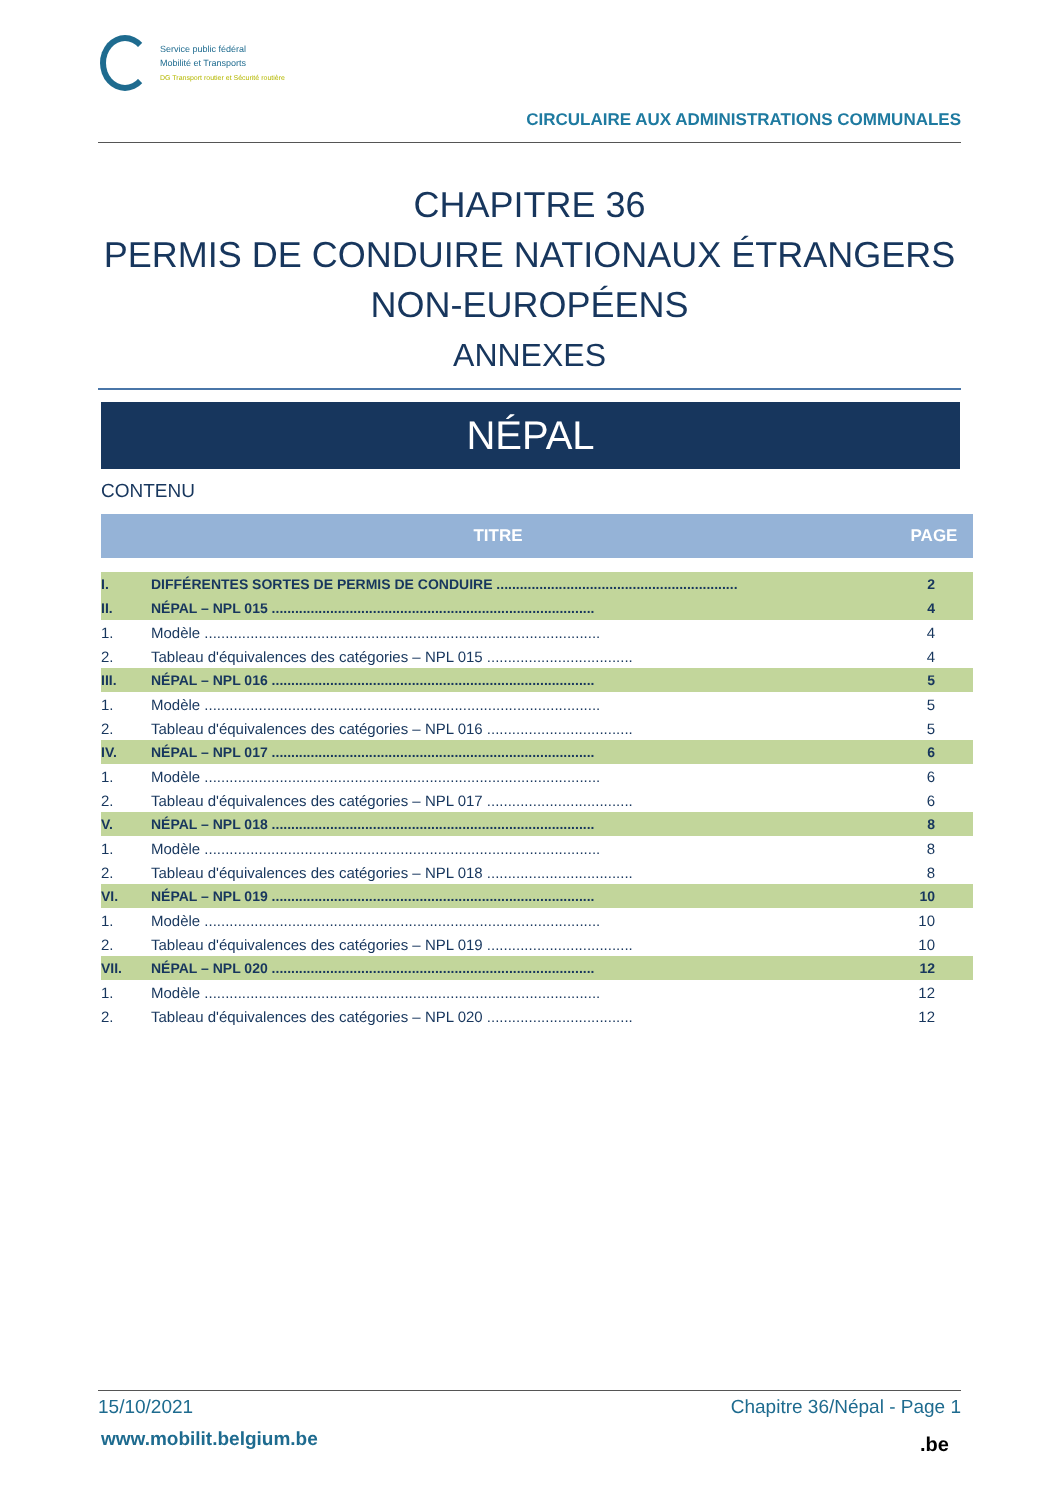Service public fédéral
Mobilité et Transports
DG Transport routier et Sécurité routière
CIRCULAIRE AUX ADMINISTRATIONS COMMUNALES
CHAPITRE 36
PERMIS DE CONDUIRE NATIONAUX ÉTRANGERS
NON-EUROPÉENS
ANNEXES
NÉPAL
CONTENU
| TITRE | | PAGE |
| --- | --- | --- |
| I. | DIFFÉRENTES SORTES DE PERMIS DE CONDUIRE .............................................................. | 2 |
| II. | NÉPAL – NPL 015 ................................................................................... | 4 |
| 1. | Modèle ............................................................................................... | 4 |
| 2. | Tableau d'équivalences des catégories – NPL 015 ................................... | 4 |
| III. | NÉPAL – NPL 016 ................................................................................... | 5 |
| 1. | Modèle ............................................................................................... | 5 |
| 2. | Tableau d'équivalences des catégories – NPL 016 ................................... | 5 |
| IV. | NÉPAL – NPL 017 ................................................................................... | 6 |
| 1. | Modèle ............................................................................................... | 6 |
| 2. | Tableau d'équivalences des catégories – NPL 017 ................................... | 6 |
| V. | NÉPAL – NPL 018 ................................................................................... | 8 |
| 1. | Modèle ............................................................................................... | 8 |
| 2. | Tableau d'équivalences des catégories – NPL 018 ................................... | 8 |
| VI. | NÉPAL – NPL 019 ................................................................................... | 10 |
| 1. | Modèle ............................................................................................... | 10 |
| 2. | Tableau d'équivalences des catégories – NPL 019 ................................... | 10 |
| VII. | NÉPAL – NPL 020 ................................................................................... | 12 |
| 1. | Modèle ............................................................................................... | 12 |
| 2. | Tableau d'équivalences des catégories – NPL 020 ................................... | 12 |
15/10/2021 Chapitre 36/Népal - Page 1
www.mobilit.belgium.be .be